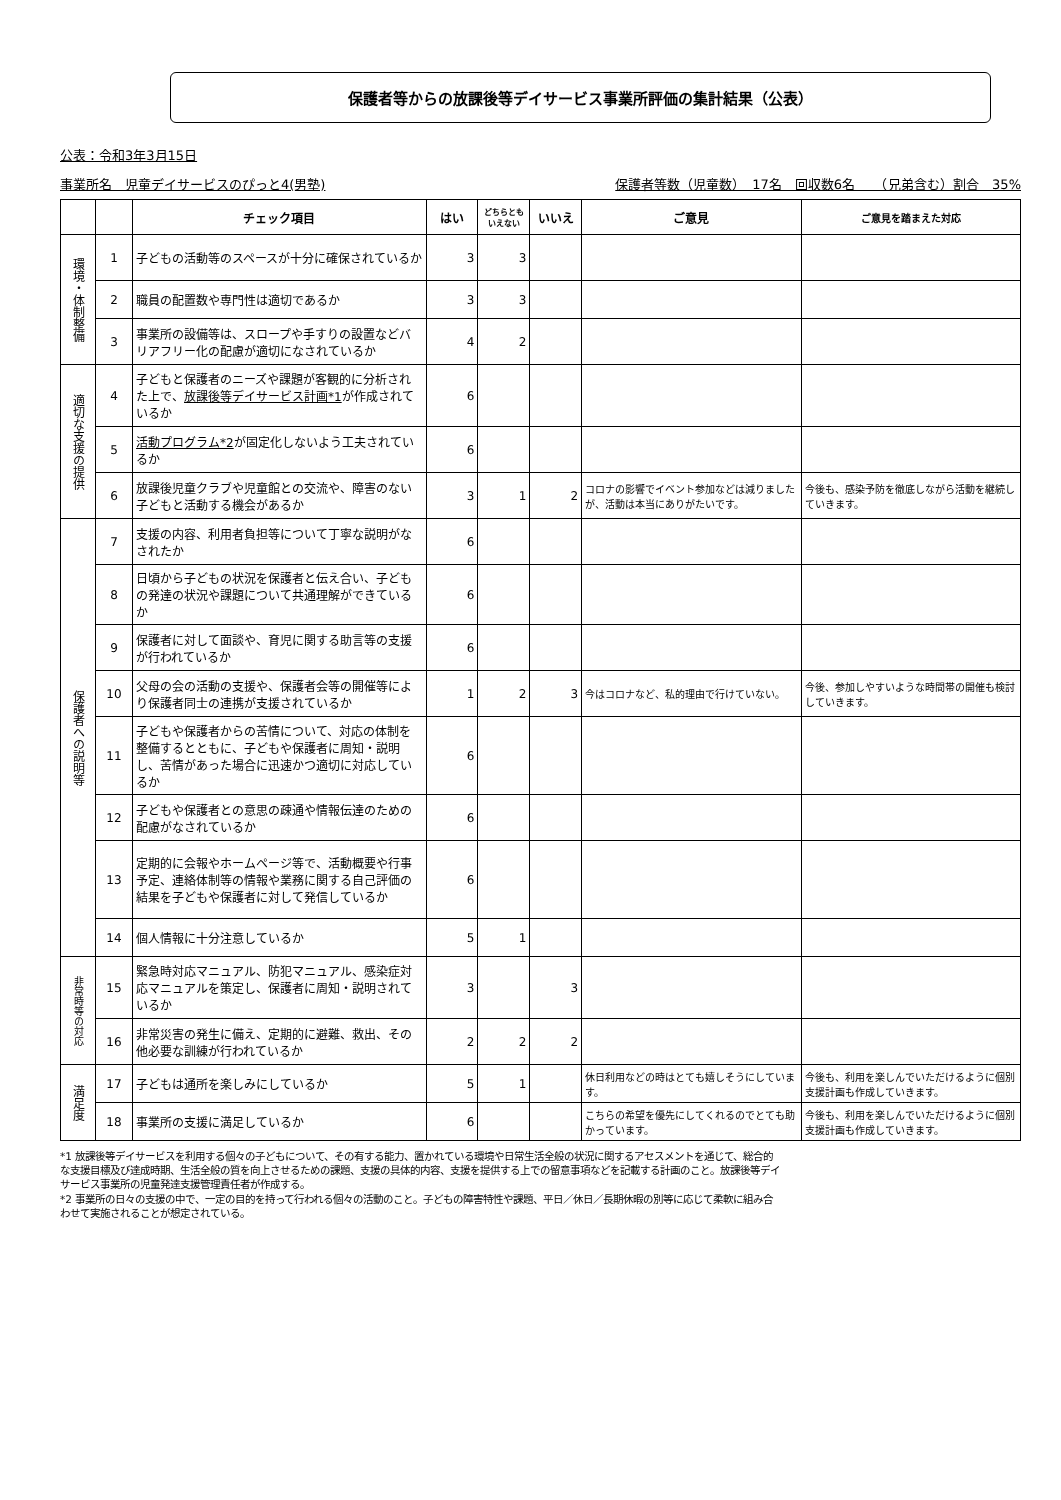保護者等からの放課後等デイサービス事業所評価の集計結果（公表）
公表：令和3年3月15日
事業所名　児童デイサービスのぴっと4(男塾) 保護者等数（児童数）　17名　回収数6名　　（兄弟含む）割合　35%
| | | チェック項目 | はい | どちらとも いえない | いいえ | ご意見 | ご意見を踏まえた対応 |
| --- | --- | --- | --- | --- | --- | --- | --- |
| 環境・体制整備 | 1 | 子どもの活動等のスペースが十分に確保されているか | 3 | 3 | | | |
| | 2 | 職員の配置数や専門性は適切であるか | 3 | 3 | | | |
| | 3 | 事業所の設備等は、スロープや手すりの設置などバリアフリー化の配慮が適切になされているか | 4 | 2 | | | |
| 適切な支援の提供 | 4 | 子どもと保護者のニーズや課題が客観的に分析された上で、 放課後等デイサービス計画*1 が作成されているか | 6 | | | | |
| | 5 | 活動プログラム*2 が固定化しないよう工夫されているか | 6 | | | | |
| | 6 | 放課後児童クラブや児童館との交流や、障害のない子どもと活動する機会があるか | 3 | 1 | 2 | コロナの影響でイベント参加などは減りましたが、活動は本当にありがたいです。 | 今後も、感染予防を徹底しながら活動を継続していきます。 |
| 保護者への説明等 | 7 | 支援の内容、利用者負担等について丁寧な説明がなされたか | 6 | | | | |
| | 8 | 日頃から子どもの状況を保護者と伝え合い、子どもの発達の状況や課題について共通理解ができているか | 6 | | | | |
| | 9 | 保護者に対して面談や、育児に関する助言等の支援が行われているか | 6 | | | | |
| | 10 | 父母の会の活動の支援や、保護者会等の開催等により保護者同士の連携が支援されているか | 1 | 2 | 3 | 今はコロナなど、私的理由で行けていない。 | 今後、参加しやすいような時間帯の開催も検討していきます。 |
| | 11 | 子どもや保護者からの苦情について、対応の体制を整備するとともに、子どもや保護者に周知・説明し、苦情があった場合に迅速かつ適切に対応しているか | 6 | | | | |
| | 12 | 子どもや保護者との意思の疎通や情報伝達のための配慮がなされているか | 6 | | | | |
| | 13 | 定期的に会報やホームページ等で、活動概要や行事予定、連絡体制等の情報や業務に関する自己評価の結果を子どもや保護者に対して発信しているか | 6 | | | | |
| | 14 | 個人情報に十分注意しているか | 5 | 1 | | | |
| 非常時等の対応 | 15 | 緊急時対応マニュアル、防犯マニュアル、感染症対応マニュアルを策定し、保護者に周知・説明されているか | 3 | | 3 | | |
| | 16 | 非常災害の発生に備え、定期的に避難、救出、その他必要な訓練が行われているか | 2 | 2 | 2 | | |
| 満足度 | 17 | 子どもは通所を楽しみにしているか | 5 | 1 | | 休日利用などの時はとても嬉しそうにしています。 | 今後も、利用を楽しんでいただけるように個別支援計画も作成していきます。 |
| | 18 | 事業所の支援に満足しているか | 6 | | | こちらの希望を優先にしてくれるのでとても助かっています。 | 今後も、利用を楽しんでいただけるように個別支援計画も作成していきます。 |
*1 放課後等デイサービスを利用する個々の子どもについて、その有する能力、置かれている環境や日常生活全般の状況に関するアセスメントを通じて、総合的な支援目標及び達成時期、生活全般の質を向上させるための課題、支援の具体的内容、支援を提供する上での留意事項などを記載する計画のこと。放課後等デイサービス事業所の児童発達支援管理責任者が作成する。
*2 事業所の日々の支援の中で、一定の目的を持って行われる個々の活動のこと。子どもの障害特性や課題、平日／休日／長期休暇の別等に応じて柔軟に組み合わせて実施されることが想定されている。